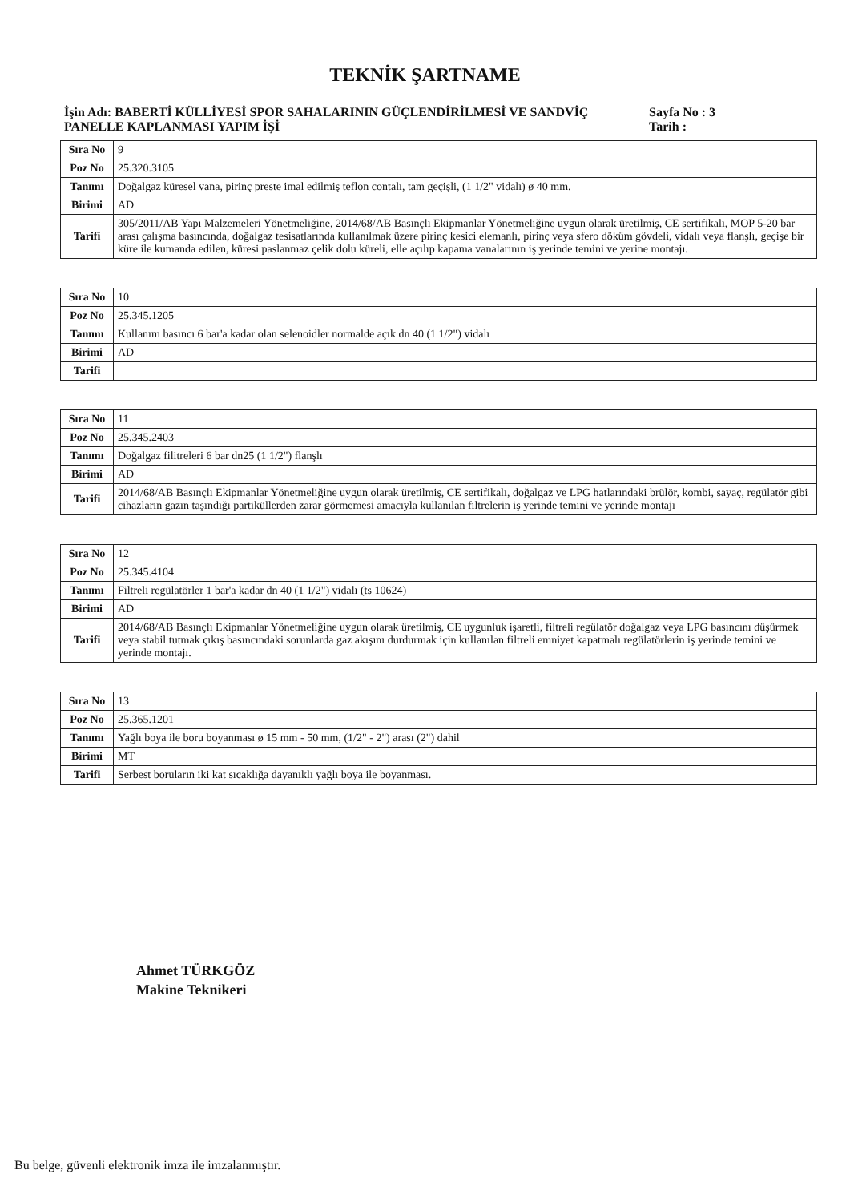TEKNİK ŞARTNAME
İşin Adı: BABERTİ KÜLLİYESİ SPOR SAHALARININ GÜÇLENDİRİLMESİ VE SANDVİÇ PANELLE KAPLANMASI YAPIM İŞİ
Sayfa No : 3
Tarih :
| Sıra No | 9 |
| Poz No | 25.320.3105 |
| Tanımı | Doğalgaz küresel vana, pirinç preste imal edilmiş teflon contalı, tam geçişli, (1 1/2" vidalı) ø 40 mm. |
| Birimi | AD |
| Tarifi | 305/2011/AB Yapı Malzemeleri Yönetmeliğine, 2014/68/AB Basınçlı Ekipmanlar Yönetmeliğine uygun olarak üretilmiş, CE sertifikalı, MOP 5-20 bar arası çalışma basıncında, doğalgaz tesisatlarında kullanılmak üzere pirinç kesici elemanlı, pirinç veya sfero döküm gövdeli, vidalı veya flanşlı, geçişe bir küre ile kumanda edilen, küresi paslanmaz çelik dolu küreli, elle açılıp kapama vanalarının iş yerinde temini ve yerine montajı. |
| Sıra No | 10 |
| Poz No | 25.345.1205 |
| Tanımı | Kullanım basıncı 6 bar'a kadar olan selenoidler normalde açık dn 40 (1 1/2") vidalı |
| Birimi | AD |
| Tarifi | |
| Sıra No | 11 |
| Poz No | 25.345.2403 |
| Tanımı | Doğalgaz filitreleri 6 bar dn25 (1 1/2") flanşlı |
| Birimi | AD |
| Tarifi | 2014/68/AB Basınçlı Ekipmanlar Yönetmeliğine uygun olarak üretilmiş, CE sertifikalı, doğalgaz ve LPG hatlarındaki brülör, kombi, sayaç, regülatör gibi cihazların gazın taşındığı partiküllerden zarar görmemesi amacıyla kullanılan filtrelerin iş yerinde temini ve yerinde montajı |
| Sıra No | 12 |
| Poz No | 25.345.4104 |
| Tanımı | Filtreli regülatörler 1 bar'a kadar dn 40 (1 1/2") vidalı (ts 10624) |
| Birimi | AD |
| Tarifi | 2014/68/AB Basınçlı Ekipmanlar Yönetmeliğine uygun olarak üretilmiş, CE uygunluk işaretli, filtreli regülatör doğalgaz veya LPG basıncını düşürmek veya stabil tutmak çıkış basıncındaki sorunlarda gaz akışını durdurmak için kullanılan filtreli emniyet kapatmalı regülatörlerin iş yerinde temini ve yerinde montajı. |
| Sıra No | 13 |
| Poz No | 25.365.1201 |
| Tanımı | Yağlı boya ile boru boyanması ø 15 mm - 50 mm, (1/2" - 2") arası (2") dahil |
| Birimi | MT |
| Tarifi | Serbest boruların iki kat sıcaklığa dayanıklı yağlı boya ile boyanması. |
Ahmet TÜRKGÖZ
Makine Teknikeri
Bu belge, güvenli elektronik imza ile imzalanmıştır.